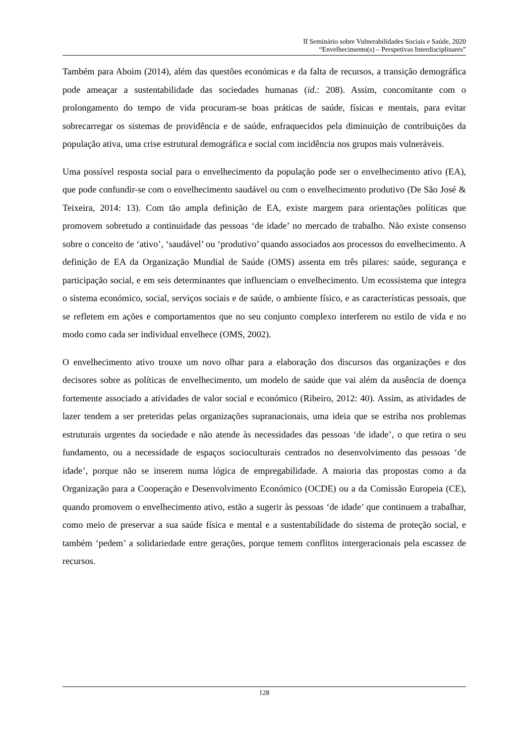II Seminário sobre Vulnerabilidades Sociais e Saúde, 2020
“Envelhecimento(s) – Perspetivas Interdisciplinares”
Também para Aboim (2014), além das questões económicas e da falta de recursos, a transição demográfica pode ameaçar a sustentabilidade das sociedades humanas (id.: 208). Assim, concomitante com o prolongamento do tempo de vida procuram-se boas práticas de saúde, físicas e mentais, para evitar sobrecarregar os sistemas de providência e de saúde, enfraquecidos pela diminuição de contribuições da população ativa, uma crise estrutural demográfica e social com incidência nos grupos mais vulneráveis.
Uma possível resposta social para o envelhecimento da população pode ser o envelhecimento ativo (EA), que pode confundir-se com o envelhecimento saudável ou com o envelhecimento produtivo (De São José & Teixeira, 2014: 13). Com tão ampla definição de EA, existe margem para orientações políticas que promovem sobretudo a continuidade das pessoas ‘de idade’ no mercado de trabalho. Não existe consenso sobre o conceito de ‘ativo’, ‘saudável’ ou ‘produtivo’ quando associados aos processos do envelhecimento. A definição de EA da Organização Mundial de Saúde (OMS) assenta em três pilares: saúde, segurança e participação social, e em seis determinantes que influenciam o envelhecimento. Um ecossistema que integra o sistema económico, social, serviços sociais e de saúde, o ambiente físico, e as características pessoais, que se refletem em ações e comportamentos que no seu conjunto complexo interferem no estilo de vida e no modo como cada ser individual envelhece (OMS, 2002).
O envelhecimento ativo trouxe um novo olhar para a elaboração dos discursos das organizações e dos decisores sobre as políticas de envelhecimento, um modelo de saúde que vai além da ausência de doença fortemente associado a atividades de valor social e económico (Ribeiro, 2012: 40). Assim, as atividades de lazer tendem a ser preteridas pelas organizações supranacionais, uma ideia que se estriba nos problemas estruturais urgentes da sociedade e não atende às necessidades das pessoas ‘de idade’, o que retira o seu fundamento, ou a necessidade de espaços socioculturais centrados no desenvolvimento das pessoas ‘de idade’, porque não se inserem numa lógica de empregabilidade. A maioria das propostas como a da Organização para a Cooperação e Desenvolvimento Económico (OCDE) ou a da Comissão Europeia (CE), quando promovem o envelhecimento ativo, estão a sugerir às pessoas ‘de idade’ que continuem a trabalhar, como meio de preservar a sua saúde física e mental e a sustentabilidade do sistema de proteção social, e também ‘pedem’ a solidariedade entre gerações, porque temem conflitos intergeracionais pela escassez de recursos.
128